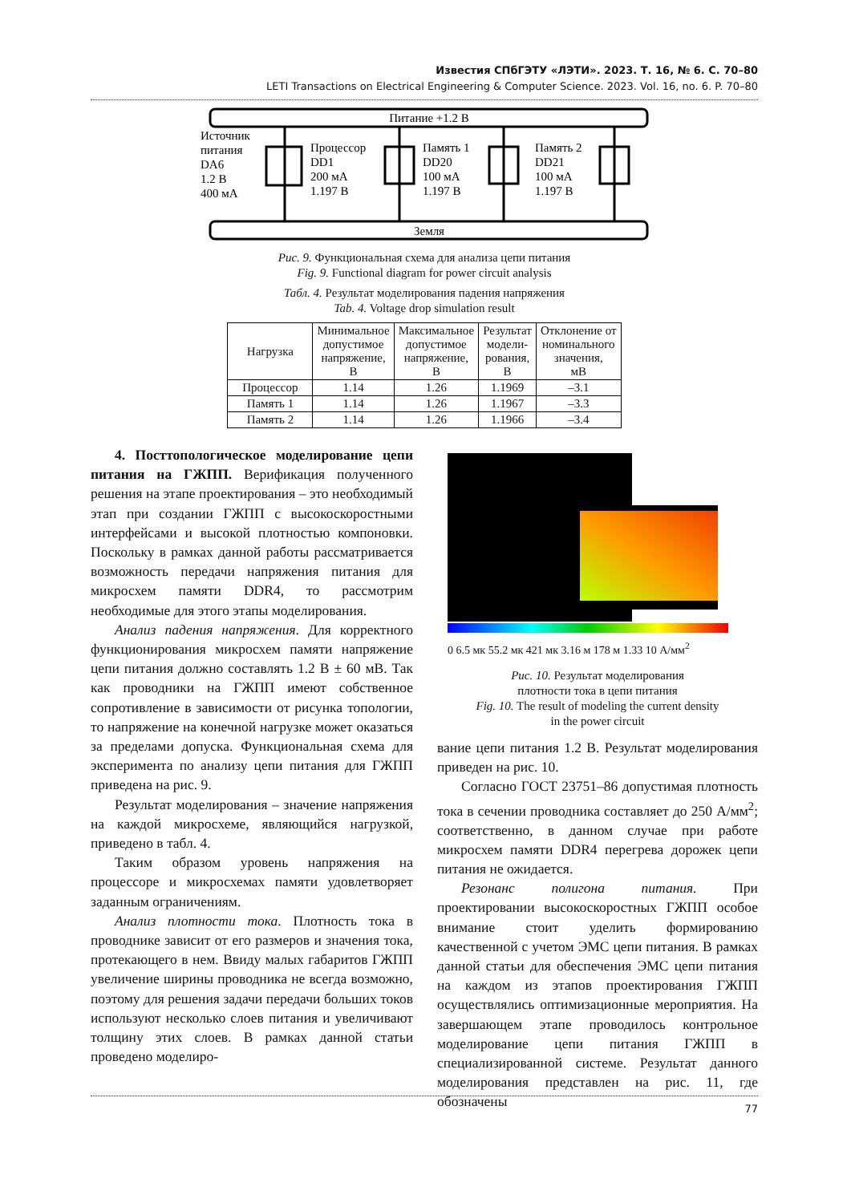Известия СПбГЭТУ «ЛЭТИ». 2023. Т. 16, № 6. С. 70–80
LETI Transactions on Electrical Engineering & Computer Science. 2023. Vol. 16, no. 6. P. 70–80
Питание +1.2 В
Земля
Источник
питания
DA6
1.2 В
400 мА
Процессор
DD1
200 мА
1.197 В
Память 1
DD20
100 мА
1.197 В
Память 2
DD21
100 мА
1.197 В
Рис. 9. Функциональная схема для анализа цепи питания
Fig. 9. Functional diagram for power circuit analysis
Табл. 4. Результат моделирования падения напряжения
Tab. 4. Voltage drop simulation result
| Нагрузка | Минимальное допустимое напряжение, В | Максимальное допустимое напряжение, В | Результат модели- рования, В | Отклонение от номинального значения, мВ |
| --- | --- | --- | --- | --- |
| Процессор | 1.14 | 1.26 | 1.1969 | –3.1 |
| Память 1 | 1.14 | 1.26 | 1.1967 | –3.3 |
| Память 2 | 1.14 | 1.26 | 1.1966 | –3.4 |
4. Посттопологическое моделирование цепи питания на ГЖПП. Верификация полученного решения на этапе проектирования – это необходимый этап при создании ГЖПП с высокоскоростными интерфейсами и высокой плотностью компоновки. Поскольку в рамках данной работы рассматривается возможность передачи напряжения питания для микросхем памяти DDR4, то рассмотрим необходимые для этого этапы моделирования.
Анализ падения напряжения. Для корректного функционирования микросхем памяти напряжение цепи питания должно составлять 1.2 В ± 60 мВ. Так как проводники на ГЖПП имеют собственное сопротивление в зависимости от рисунка топологии, то напряжение на конечной нагрузке может оказаться за пределами допуска. Функциональная схема для эксперимента по анализу цепи питания для ГЖПП приведена на рис. 9.
Результат моделирования – значение напряжения на каждой микросхеме, являющийся нагрузкой, приведено в табл. 4.
Таким образом уровень напряжения на процессоре и микросхемах памяти удовлетворяет заданным ограничениям.
Анализ плотности тока. Плотность тока в проводнике зависит от его размеров и значения тока, протекающего в нем. Ввиду малых габаритов ГЖПП увеличение ширины проводника не всегда возможно, поэтому для решения задачи передачи больших токов используют несколько слоев питания и увеличивают толщину этих слоев. В рамках данной статьи проведено моделиро-
0 6.5 мк 55.2 мк 421 мк 3.16 м 178 м 1.33 10 А/мм<sup>2</sup>
Рис. 10. Результат моделирования
плотности тока в цепи питания
Fig. 10. The result of modeling the current density
in the power circuit
вание цепи питания 1.2 В. Результат моделирования приведен на рис. 10.
Согласно ГОСТ 23751–86 допустимая плотность тока в сечении проводника составляет до 250 А/мм<sup>2</sup>; соответственно, в данном случае при работе микросхем памяти DDR4 перегрева дорожек цепи питания не ожидается.
Резонанс полигона питания. При проектировании высокоскоростных ГЖПП особое внимание стоит уделить формированию качественной с учетом ЭМС цепи питания. В рамках данной статьи для обеспечения ЭМС цепи питания на каждом из этапов проектирования ГЖПП осуществлялись оптимизационные мероприятия. На завершающем этапе проводилось контрольное моделирование цепи питания ГЖПП в специализированной системе. Результат данного моделирования представлен на рис. 11, где обозначены
77